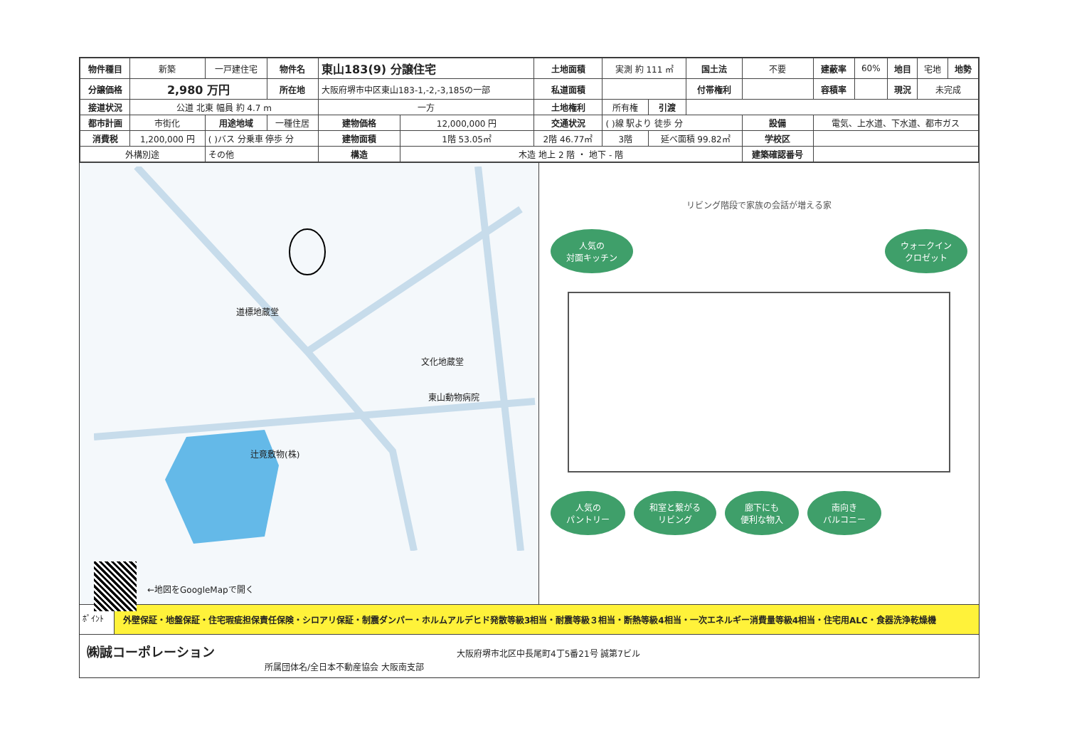| 物件種目 | 新築 | 一戸建住宅 | 物件名 | 東山183(9) 分譲住宅 | | 土地面積 | 実測 約 111 ㎡ | | 国土法 | 不要 | 建蔽率 | 60% | 地目 | 宅地 | 地勢 |
| 分譲価格 | 2,980 万円 | | 所在地 | 大阪府堺市中区東山183-1,-2,-3,185の一部 | | 私道面積 | | | 付帯権利 | | 容積率 | | 現況 | 未完成 | |
| 接道状況 | 公道 北東 幅員 約 4.7 m | | | 一方 | | 土地権利 | 所有権 | 引渡 | | | | | | | |
| 都市計画 | 市街化 | 用途地域 | 一種住居 | 建物価格 | 12,000,000 円 | 交通状況 | ( )線 駅より 徒歩 分 | | | 設備 | 電気、上水道、下水道、都市ガス | | | | |
| 消費税 | 1,200,000 円 | ( )バス 分乗車 停歩 分 | | 建物面積 | 1階 53.05㎡ | 2階 46.77㎡ | 3階 | 延べ面積 99.82㎡ | | 学校区 | | | | | |
| 外構別途 | | その他 | | 構造 | 木造 地上 2 階 ・ 地下 - 階 | | | | | 建築確認番号 | | | | | |
道標地蔵堂
文化地蔵堂
東山動物病院
辻竟敷物(株)
←地図をGoogleMapで開く
リビング階段で家族の会話が増える家
人気の
対面キッチン ウォークイン
クロゼット
人気の
パントリー 和室と繋がる
リビング 廊下にも
便利な物入 南向き
バルコニー
ﾎﾟｲﾝﾄ 外壁保証・地盤保証・住宅瑕疵担保責任保険・シロアリ保証・制震ダンパー・ホルムアルデヒド発散等級3相当・耐震等級３相当・断熱等級4相当・一次エネルギー消費量等級4相当・住宅用ALC・食器洗浄乾燥機
㈱誠コーポレーション 大阪府堺市北区中長尾町4丁5番21号 誠第7ビル
所属団体名/全日本不動産協会 大阪南支部